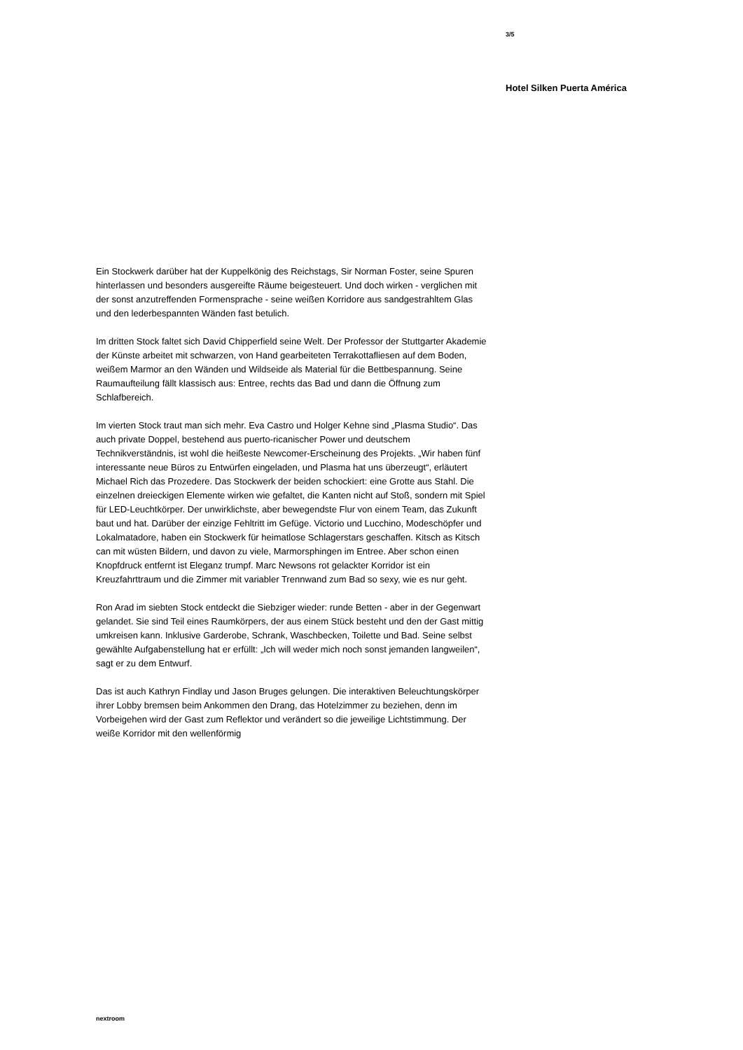3/5
Hotel Silken Puerta América
Ein Stockwerk darüber hat der Kuppelkönig des Reichstags, Sir Norman Foster, seine Spuren hinterlassen und besonders ausgereifte Räume beigesteuert. Und doch wirken - verglichen mit der sonst anzutreffenden Formensprache - seine weißen Korridore aus sandgestrahltem Glas und den lederbespannten Wänden fast betulich.
Im dritten Stock faltet sich David Chipperfield seine Welt. Der Professor der Stuttgarter Akademie der Künste arbeitet mit schwarzen, von Hand gearbeiteten Terrakottafliesen auf dem Boden, weißem Marmor an den Wänden und Wildseide als Material für die Bettbespannung. Seine Raumaufteilung fällt klassisch aus: Entree, rechts das Bad und dann die Öffnung zum Schlafbereich.
Im vierten Stock traut man sich mehr. Eva Castro und Holger Kehne sind „Plasma Studio“. Das auch private Doppel, bestehend aus puerto-ricanischer Power und deutschem Technikverständnis, ist wohl die heißeste Newcomer-Erscheinung des Projekts. „Wir haben fünf interessante neue Büros zu Entwürfen eingeladen, und Plasma hat uns überzeugt“, erläutert Michael Rich das Prozedere. Das Stockwerk der beiden schockiert: eine Grotte aus Stahl. Die einzelnen dreieckigen Elemente wirken wie gefaltet, die Kanten nicht auf Stoß, sondern mit Spiel für LED-Leuchtkörper. Der unwirklichste, aber bewegendste Flur von einem Team, das Zukunft baut und hat. Darüber der einzige Fehltritt im Gefüge. Victorio und Lucchino, Modeschöpfer und Lokalmatadore, haben ein Stockwerk für heimatlose Schlagerstars geschaffen. Kitsch as Kitsch can mit wüsten Bildern, und davon zu viele, Marmorsphingen im Entree. Aber schon einen Knopfdruck entfernt ist Eleganz trumpf. Marc Newsons rot gelackter Korridor ist ein Kreuzfahrttraum und die Zimmer mit variabler Trennwand zum Bad so sexy, wie es nur geht.
Ron Arad im siebten Stock entdeckt die Siebziger wieder: runde Betten - aber in der Gegenwart gelandet. Sie sind Teil eines Raumkörpers, der aus einem Stück besteht und den der Gast mittig umkreisen kann. Inklusive Garderobe, Schrank, Waschbecken, Toilette und Bad. Seine selbst gewählte Aufgabenstellung hat er erfüllt: „Ich will weder mich noch sonst jemanden langweilen“, sagt er zu dem Entwurf.
Das ist auch Kathryn Findlay und Jason Bruges gelungen. Die interaktiven Beleuchtungskörper ihrer Lobby bremsen beim Ankommen den Drang, das Hotelzimmer zu beziehen, denn im Vorbeigehen wird der Gast zum Reflektor und verändert so die jeweilige Lichtstimmung. Der weiße Korridor mit den wellenförmig
nextroom